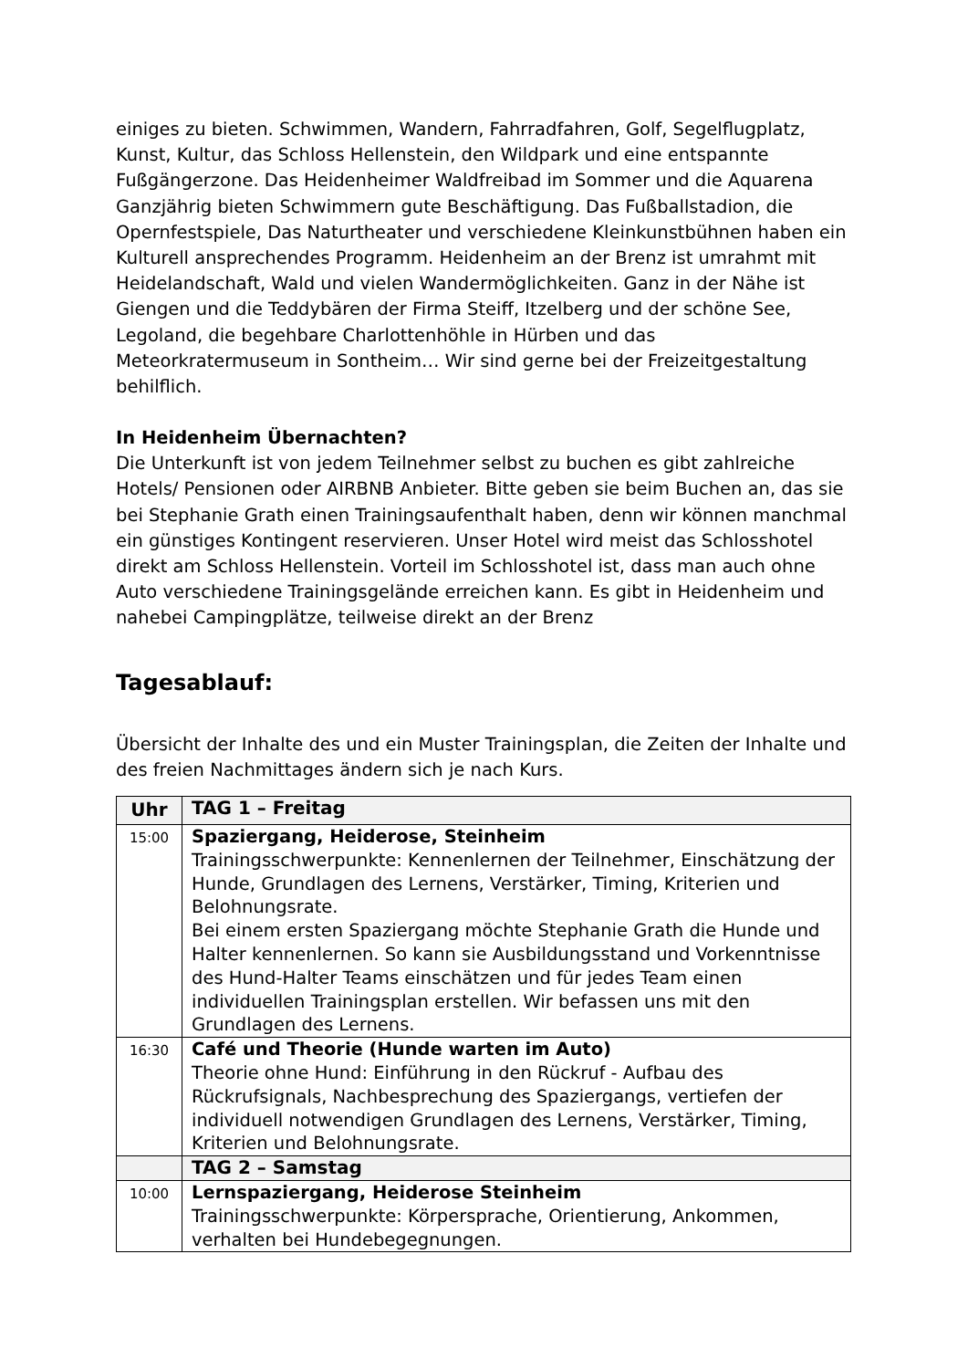einiges zu bieten. Schwimmen, Wandern, Fahrradfahren, Golf, Segelflugplatz, Kunst, Kultur, das Schloss Hellenstein, den Wildpark und eine entspannte Fußgängerzone. Das Heidenheimer Waldfreibad im Sommer und die Aquarena Ganzjährig bieten Schwimmern gute Beschäftigung. Das Fußballstadion, die Opernfestspiele, Das Naturtheater und verschiedene Kleinkunstbühnen haben ein Kulturell ansprechendes Programm. Heidenheim an der Brenz ist umrahmt mit Heidelandschaft, Wald und vielen Wandermöglichkeiten. Ganz in der Nähe ist Giengen und die Teddybären der Firma Steiff, Itzelberg und der schöne See, Legoland, die begehbare Charlottenhöhle in Hürben und das Meteorkratermuseum in Sontheim… Wir sind gerne bei der Freizeitgestaltung behilflich.
In Heidenheim Übernachten?
Die Unterkunft ist von jedem Teilnehmer selbst zu buchen es gibt zahlreiche Hotels/ Pensionen oder AIRBNB Anbieter. Bitte geben sie beim Buchen an, das sie bei Stephanie Grath einen Trainingsaufenthalt haben, denn wir können manchmal ein günstiges Kontingent reservieren. Unser Hotel wird meist das Schlosshotel direkt am Schloss Hellenstein. Vorteil im Schlosshotel ist, dass man auch ohne Auto verschiedene Trainingsgelände erreichen kann. Es gibt in Heidenheim und nahebei Campingplätze, teilweise direkt an der Brenz
Tagesablauf:
Übersicht der Inhalte des und ein Muster Trainingsplan, die Zeiten der Inhalte und des freien Nachmittages ändern sich je nach Kurs.
| Uhr | TAG 1 – Freitag |
| --- | --- |
| 15:00 | Spaziergang, Heiderose, Steinheim Trainingsschwerpunkte: Kennenlernen der Teilnehmer, Einschätzung der Hunde, Grundlagen des Lernens, Verstärker, Timing, Kriterien und Belohnungsrate. Bei einem ersten Spaziergang möchte Stephanie Grath die Hunde und Halter kennenlernen. So kann sie Ausbildungsstand und Vorkenntnisse des Hund-Halter Teams einschätzen und für jedes Team einen individuellen Trainingsplan erstellen. Wir befassen uns mit den Grundlagen des Lernens. |
| 16:30 | Café und Theorie (Hunde warten im Auto) Theorie ohne Hund: Einführung in den Rückruf - Aufbau des Rückrufsignals, Nachbesprechung des Spaziergangs, vertiefen der individuell notwendigen Grundlagen des Lernens, Verstärker, Timing, Kriterien und Belohnungsrate. |
| | TAG 2 – Samstag |
| 10:00 | Lernspaziergang, Heiderose Steinheim Trainingsschwerpunkte: Körpersprache, Orientierung, Ankommen, verhalten bei Hundebegegnungen. |